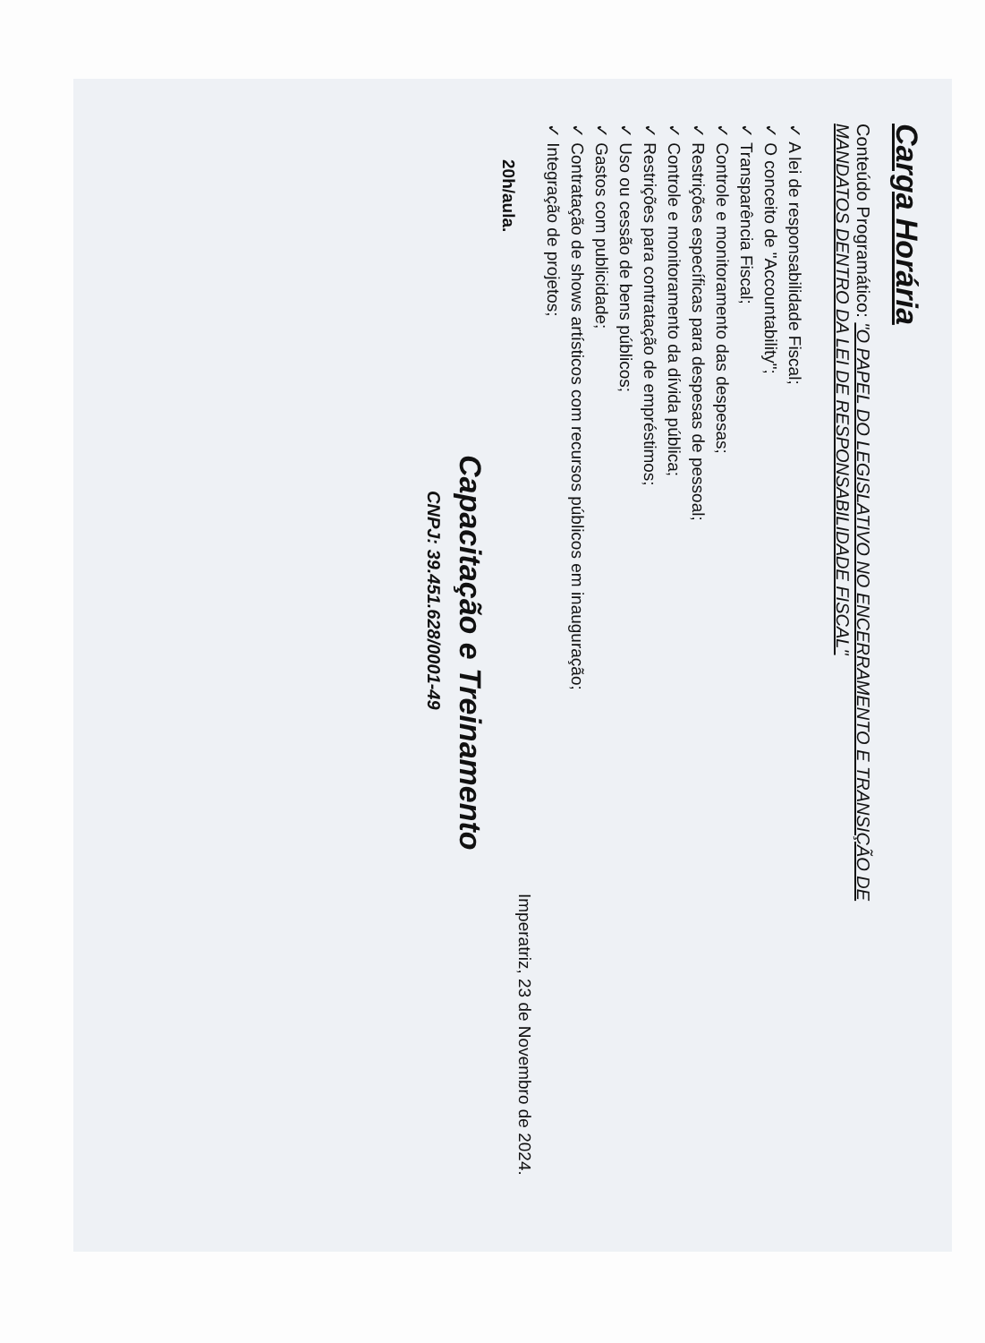Carga Horária
Conteúdo Programático: "O PAPEL DO LEGISLATIVO NO ENCERRAMENTO E TRANSIÇÃO DE MANDATOS DENTRO DA LEI DE RESPONSABILIDADE FISCAL"
✓ A lei de responsabilidade Fiscal;
✓ O conceito de "Accountability";
✓ Transparência Fiscal;
✓ Controle e monitoramento das despesas;
✓ Restrições específicas para despesas de pessoal;
✓ Controle e monitoramento da dívida pública;
✓ Restrições para contratação de empréstimos;
✓ Uso ou cessão de bens públicos;
✓ Gastos com publicidade;
✓ Contratação de shows artísticos com recursos públicos em inauguração;
✓ Integração de projetos;
20h/aula.
Imperatriz, 23 de Novembro de 2024.
Capacitação e Treinamento
CNPJ: 39.451.628/0001-49